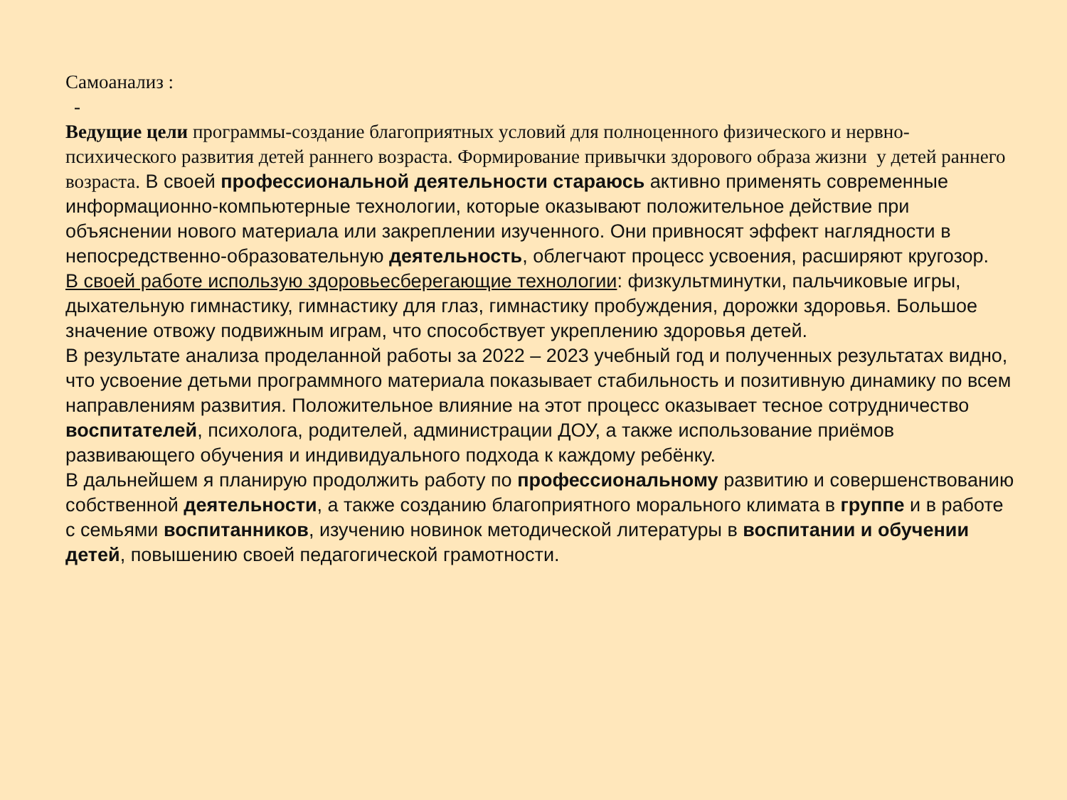Самоанализ :
-
Ведущие цели программы-создание благоприятных условий для полноценного физического и нервно-психического развития детей раннего возраста. Формирование привычки здорового образа жизни у детей раннего возраста. В своей профессиональной деятельности стараюсь активно применять современные информационно-компьютерные технологии, которые оказывают положительное действие при объяснении нового материала или закреплении изученного. Они привносят эффект наглядности в непосредственно-образовательную деятельность, облегчают процесс усвоения, расширяют кругозор.
В своей работе использую здоровьесберегающие технологии: физкультминутки, пальчиковые игры, дыхательную гимнастику, гимнастику для глаз, гимнастику пробуждения, дорожки здоровья. Большое значение отвожу подвижным играм, что способствует укреплению здоровья детей.
В результате анализа проделанной работы за 2022 – 2023 учебный год и полученных результатах видно, что усвоение детьми программного материала показывает стабильность и позитивную динамику по всем направлениям развития. Положительное влияние на этот процесс оказывает тесное сотрудничество воспитателей, психолога, родителей, администрации ДОУ, а также использование приёмов развивающего обучения и индивидуального подхода к каждому ребёнку.
В дальнейшем я планирую продолжить работу по профессиональному развитию и совершенствованию собственной деятельности, а также созданию благоприятного морального климата в группе и в работе с семьями воспитанников, изучению новинок методической литературы в воспитании и обучении детей, повышению своей педагогической грамотности.